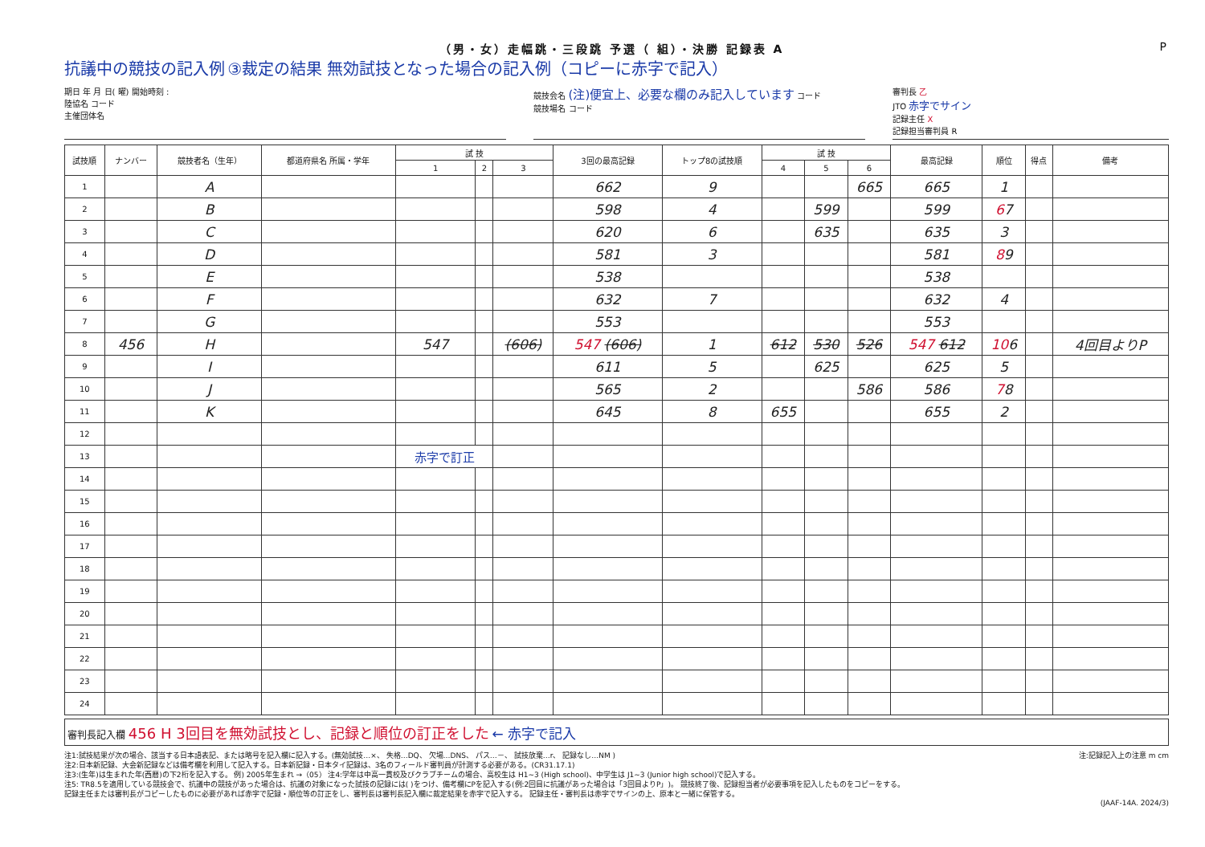（男・女）走幅跳・三段跳 予選（ 組）・決勝 記録表 A P
抗議中の競技の記入例 ③裁定の結果 無効試技となった場合の記入例（コピーに赤字で記入）
期日 年 月 日( 曜) 開始時刻 :
陸協名 コード
主催団体名
競技会名 (注)便宜上、必要な欄のみ記入しています コード
競技場名 コード
審判長 乙
JTO 赤字でサイン
記録主任 X
記録担当審判員 R
| 試技順 | ナンバー | 競技者名（生年） | 都道府県名 所属・学年 | 試 技 | | | 3回の最高記録 | トップ8の試技順 | 試 技 | | | 最高記録 | 順位 | 得点 | 備考 |
| --- | --- | --- | --- | --- | --- | --- | --- | --- | --- | --- | --- | --- | --- | --- | --- |
| | | | | 1 | 2 | 3 | | | 4 | 5 | 6 | | | | |
| 1 | | A | | | | | 662 | 9 | | | 665 | 665 | 1 | | |
| 2 | | B | | | | | 598 | 4 | | 599 | | 599 | 6 7 | | |
| 3 | | C | | | | | 620 | 6 | | 635 | | 635 | 3 | | |
| 4 | | D | | | | | 581 | 3 | | | | 581 | 8 9 | | |
| 5 | | E | | | | | 538 | | | | | 538 | | | |
| 6 | | F | | | | | 632 | 7 | | | | 632 | 4 | | |
| 7 | | G | | | | | 553 | | | | | 553 | | | |
| 8 | 456 | H | | 547 | | (606) | 547 (606) | 1 | 612 | 530 | 526 | 547 612 | 10 6 | | 4回目よりP |
| 9 | | I | | | | | 611 | 5 | | 625 | | 625 | 5 | | |
| 10 | | J | | | | | 565 | 2 | | | 586 | 586 | 7 8 | | |
| 11 | | K | | | | | 645 | 8 | 655 | | | 655 | 2 | | |
| 12 | | | | | | | | | | | | | | | |
| 13 | | | | 赤字で訂正 | | | | | | | | | | | |
| 14 | | | | | | | | | | | | | | | |
| 15 | | | | | | | | | | | | | | | |
| 16 | | | | | | | | | | | | | | | |
| 17 | | | | | | | | | | | | | | | |
| 18 | | | | | | | | | | | | | | | |
| 19 | | | | | | | | | | | | | | | |
| 20 | | | | | | | | | | | | | | | |
| 21 | | | | | | | | | | | | | | | |
| 22 | | | | | | | | | | | | | | | |
| 23 | | | | | | | | | | | | | | | |
| 24 | | | | | | | | | | | | | | | |
審判長記入欄 456 H 3回目を無効試技とし、記録と順位の訂正をした ← 赤字で記入
注1:試技結果が次の場合、該当する日本語表記、または略号を記入欄に記入する。(無効試技…×、 失格…DQ、 欠場…DNS、 パス…－、 試技放棄…r、 記録なし…NM ) 注:記録記入上の注意 m cm
注2:日本新記録、大会新記録などは備考欄を利用して記入する。日本新記録・日本タイ記録は、3名のフィールド審判員が計測する必要がある。(CR31.17.1)
注3:(生年)は生まれた年(西暦)の下2桁を記入する。 例) 2005年生まれ →（05） 注4:学年は中高一貫校及びクラブチームの場合、高校生は H1~3 (High school)、中学生は J1~3 (Junior high school)で記入する。
注5: TR8.5を適用している競技会で、抗議中の競技があった場合は、抗議の対象になった試技の記録には( )をつけ、備考欄にPを記入する(例:2回目に抗議があった場合は「3回目よりP」)。 競技終了後、記録担当者が必要事項を記入したものをコピーをする。
記録主任または審判長がコピーしたものに必要があれば赤字で記録・順位等の訂正をし、審判長は審判長記入欄に裁定結果を赤字で記入する。 記録主任・審判長は赤字でサインの上、原本と一緒に保管する。
(JAAF-14A. 2024/3)